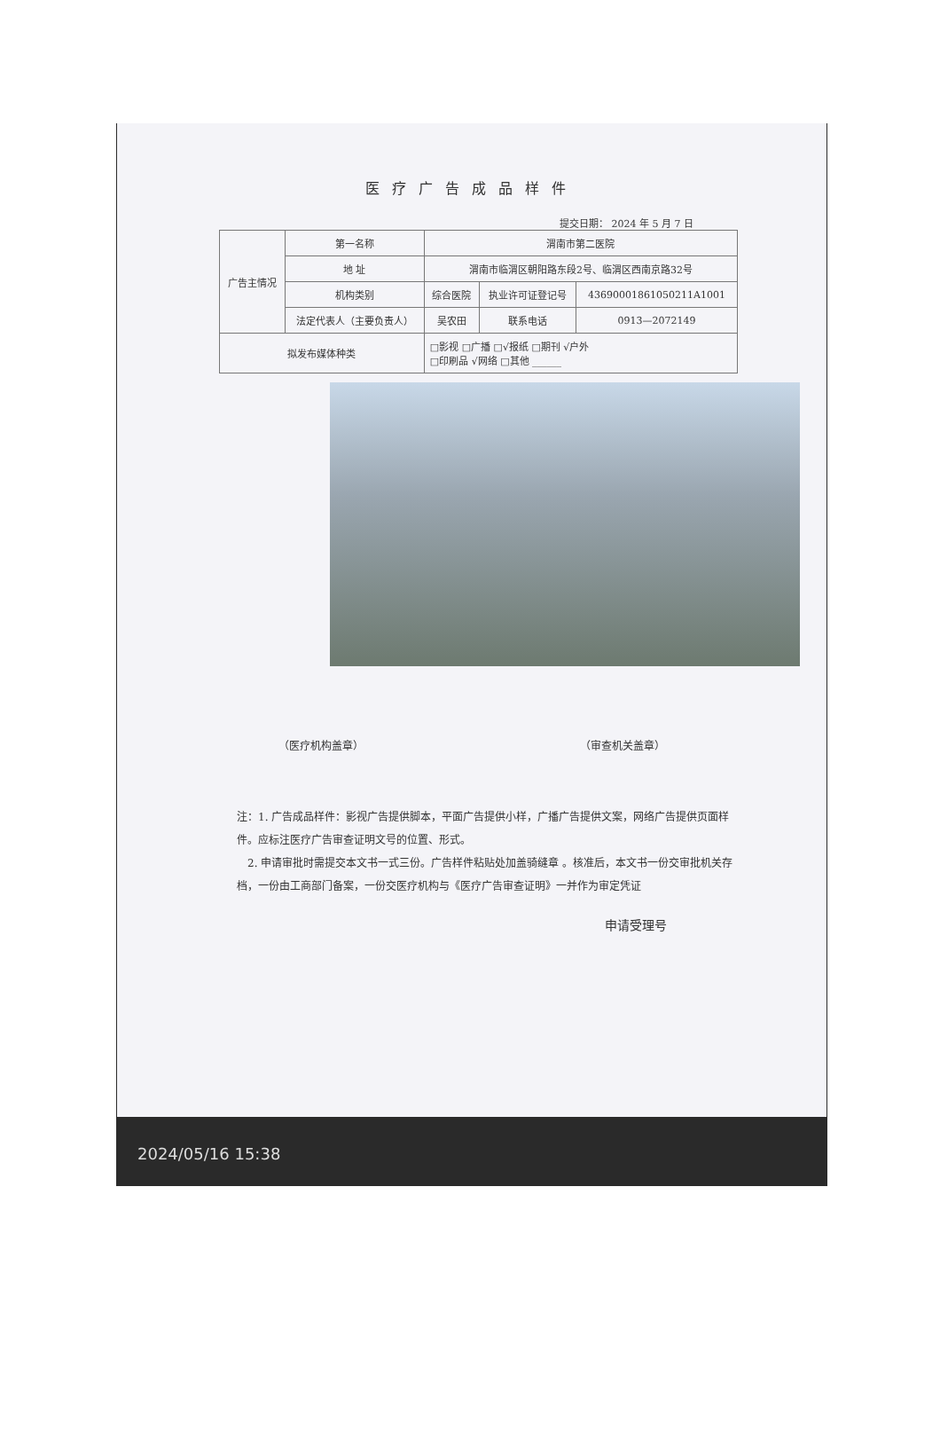医疗广告成品样件
提交日期： 2024 年 5 月 7 日
| 广告主情况 | 第一名称 | 渭南市第二医院 | | |
| | 地 址 | 渭南市临渭区朝阳路东段2号、临渭区西南京路32号 | | |
| | 机构类别 | 综合医院 | 执业许可证登记号 | 43690001861050211A1001 |
| | 法定代表人（主要负责人） | 吴农田 | 联系电话 | 0913—2072149 |
| 拟发布媒体种类 | | □影视 □广播 □√报纸 □期刊 √户外 □印刷品 √网络 □其他 ______ | | |
（医疗机构盖章） （审查机关盖章）
注：1. 广告成品样件：影视广告提供脚本，平面广告提供小样，广播广告提供文案，网络广告提供页面样件。应标注医疗广告审查证明文号的位置、形式。
　2. 申请审批时需提交本文书一式三份。广告样件粘贴处加盖骑缝章 。核准后，本文书一份交审批机关存档，一份由工商部门备案，一份交医疗机构与《医疗广告审查证明》一并作为审定凭证
申请受理号
2024/05/16 15:38